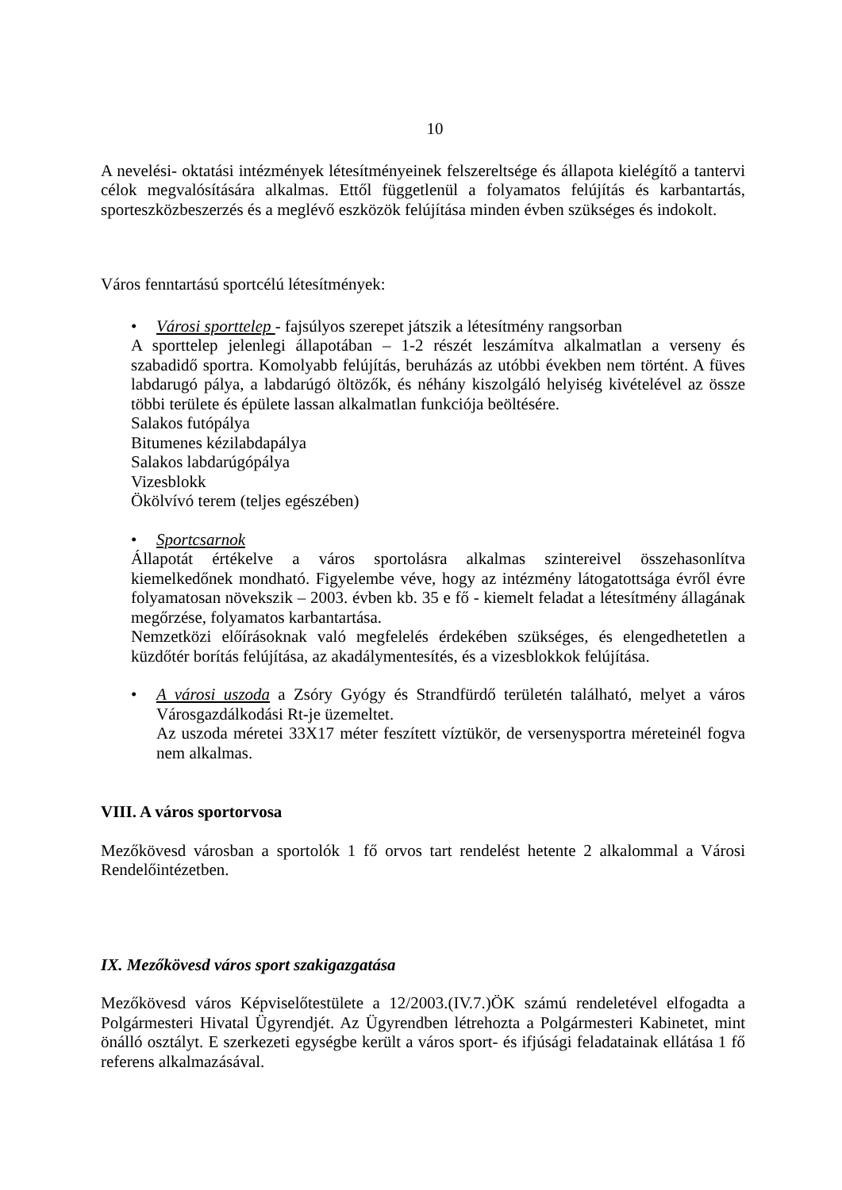10
A nevelési- oktatási intézmények létesítményeinek felszereltsége és állapota kielégítő a tantervi célok megvalósítására alkalmas. Ettől függetlenül a folyamatos felújítás és karbantartás, sporteszközbeszerzés és a meglévő eszközök felújítása minden évben szükséges és indokolt.
Város fenntartású sportcélú létesítmények:
• Városi sporttelep - fajsúlyos szerepet játszik a létesítmény rangsorban
A sporttelep jelenlegi állapotában – 1-2 részét leszámítva alkalmatlan a verseny és szabadidő sportra. Komolyabb felújítás, beruházás az utóbbi években nem történt. A füves labdarugó pálya, a labdarúgó öltözők, és néhány kiszolgáló helyiség kivételével az össze többi területe és épülete lassan alkalmatlan funkciója beöltésére.
Salakos futópálya
Bitumenes kézilabdapálya
Salakos labdarúgópálya
Vizesblokk
Ökölvívó terem (teljes egészében)
• Sportcsarnok
Állapotát értékelve a város sportolásra alkalmas szintereivel összehasonlítva kiemelkedőnek mondható. Figyelembe véve, hogy az intézmény látogatottsága évről évre folyamatosan növekszik – 2003. évben kb. 35 e fő - kiemelt feladat a létesítmény állagának megőrzése, folyamatos karbantartása.
Nemzetközi előírásoknak való megfelelés érdekében szükséges, és elengedhetetlen a küzdőtér borítás felújítása, az akadálymentesítés, és a vizesblokkok felújítása.
• A városi uszoda a Zsóry Gyógy és Strandfürdő területén található, melyet a város Városgazdálkodási Rt-je üzemeltet.
Az uszoda méretei 33X17 méter feszített víztükör, de versenysportra méreteinél fogva nem alkalmas.
VIII. A város sportorvosa
Mezőkövesd városban a sportolók 1 fő orvos tart rendelést hetente 2 alkalommal a Városi Rendelőintézetben.
IX. Mezőkövesd város sport szakigazgatása
Mezőkövesd város Képviselőtestülete a 12/2003.(IV.7.)ÖK számú rendeletével elfogadta a Polgármesteri Hivatal Ügyrendjét. Az Ügyrendben létrehozta a Polgármesteri Kabinetet, mint önálló osztályt. E szerkezeti egységbe került a város sport- és ifjúsági feladatainak ellátása 1 fő referens alkalmazásával.